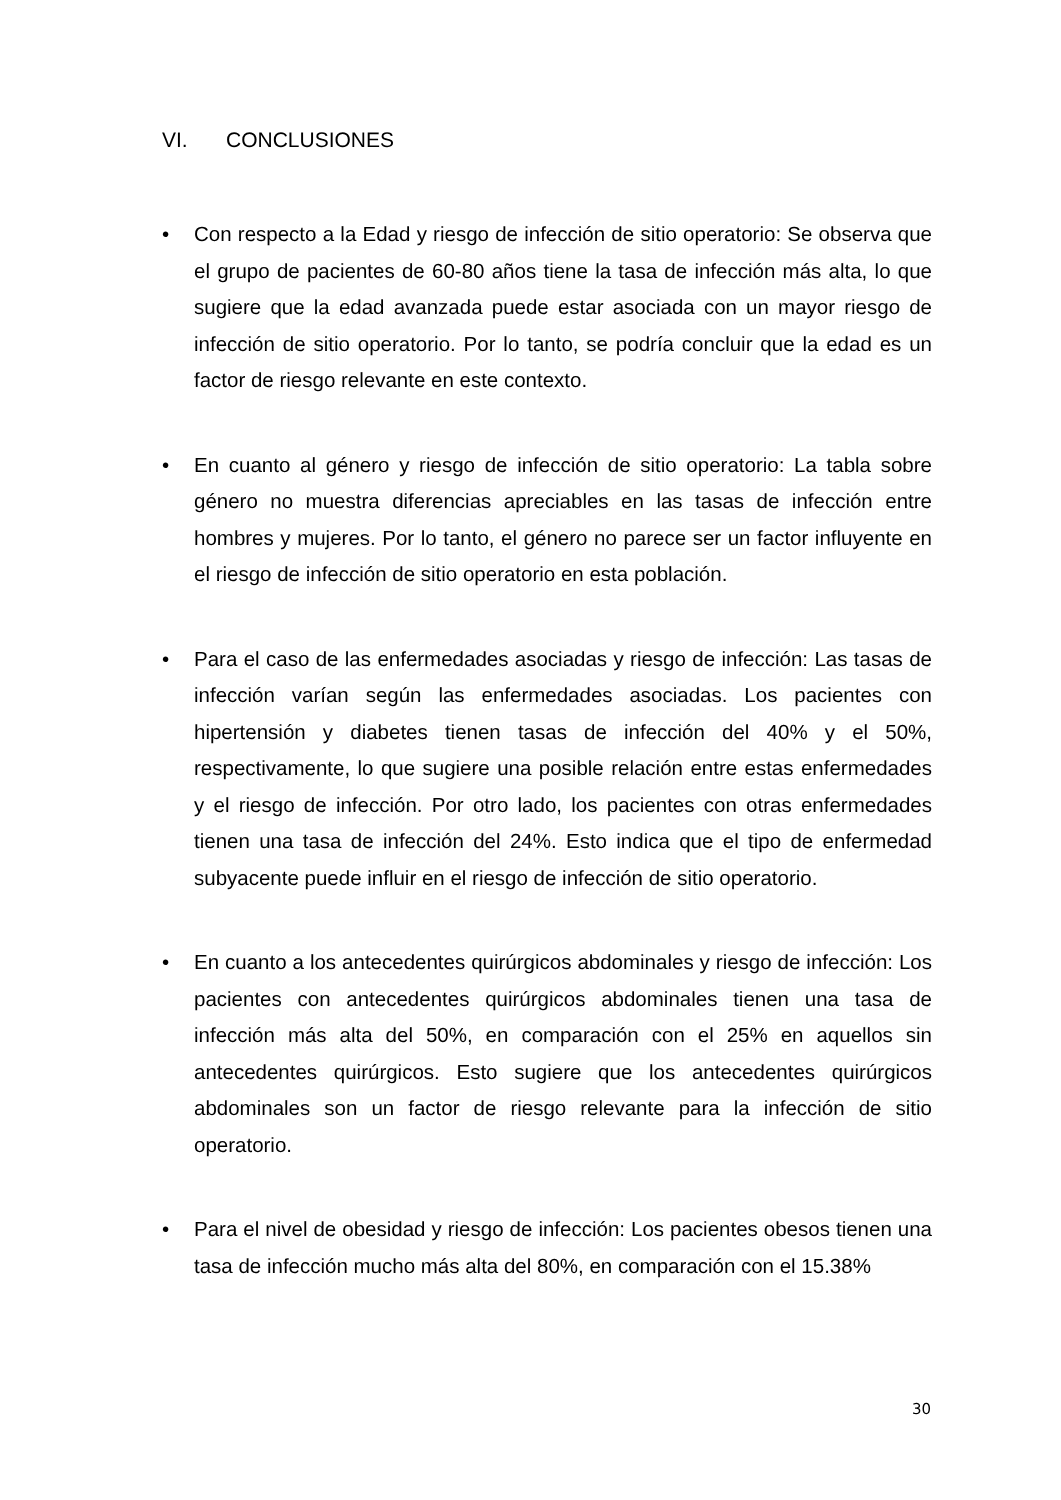VI. CONCLUSIONES
• Con respecto a la Edad y riesgo de infección de sitio operatorio: Se observa que el grupo de pacientes de 60-80 años tiene la tasa de infección más alta, lo que sugiere que la edad avanzada puede estar asociada con un mayor riesgo de infección de sitio operatorio. Por lo tanto, se podría concluir que la edad es un factor de riesgo relevante en este contexto.
• En cuanto al género y riesgo de infección de sitio operatorio: La tabla sobre género no muestra diferencias apreciables en las tasas de infección entre hombres y mujeres. Por lo tanto, el género no parece ser un factor influyente en el riesgo de infección de sitio operatorio en esta población.
• Para el caso de las enfermedades asociadas y riesgo de infección: Las tasas de infección varían según las enfermedades asociadas. Los pacientes con hipertensión y diabetes tienen tasas de infección del 40% y el 50%, respectivamente, lo que sugiere una posible relación entre estas enfermedades y el riesgo de infección. Por otro lado, los pacientes con otras enfermedades tienen una tasa de infección del 24%. Esto indica que el tipo de enfermedad subyacente puede influir en el riesgo de infección de sitio operatorio.
• En cuanto a los antecedentes quirúrgicos abdominales y riesgo de infección: Los pacientes con antecedentes quirúrgicos abdominales tienen una tasa de infección más alta del 50%, en comparación con el 25% en aquellos sin antecedentes quirúrgicos. Esto sugiere que los antecedentes quirúrgicos abdominales son un factor de riesgo relevante para la infección de sitio operatorio.
• Para el nivel de obesidad y riesgo de infección: Los pacientes obesos tienen una tasa de infección mucho más alta del 80%, en comparación con el 15.38%
30